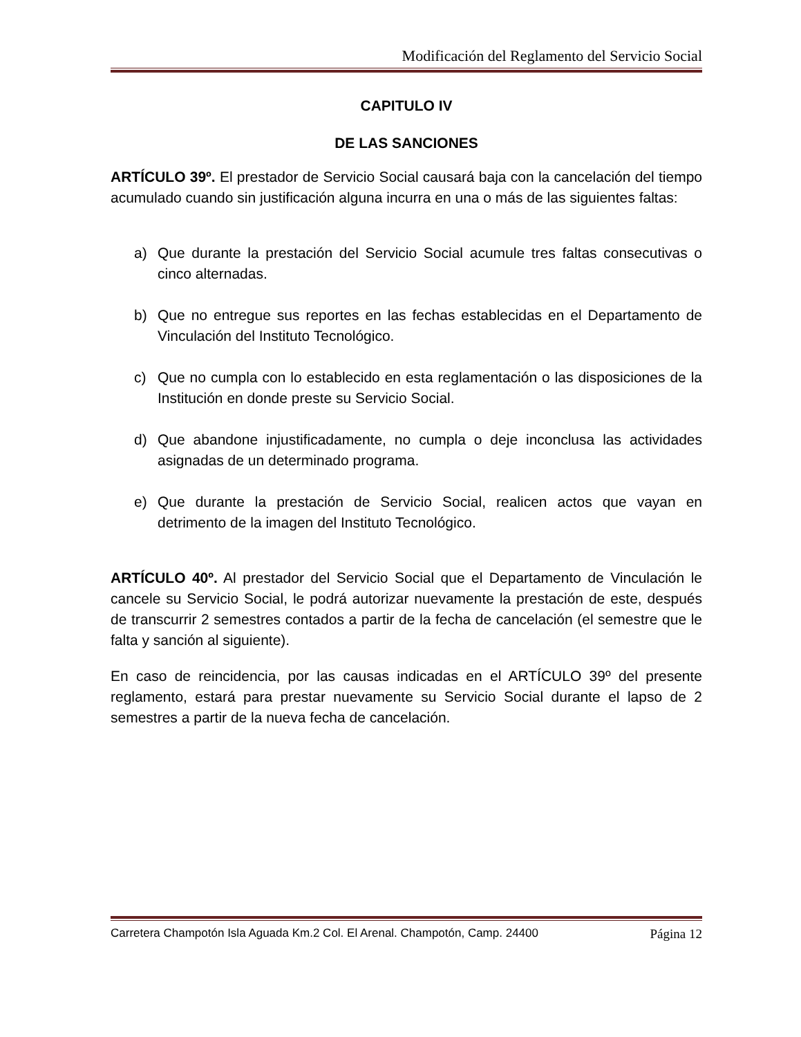Modificación del Reglamento del Servicio Social
CAPITULO IV
DE LAS SANCIONES
ARTÍCULO 39º. El prestador de Servicio Social causará baja con la cancelación del tiempo acumulado cuando sin justificación alguna incurra en una o más de las siguientes faltas:
a) Que durante la prestación del Servicio Social acumule tres faltas consecutivas o cinco alternadas.
b) Que no entregue sus reportes en las fechas establecidas en el Departamento de Vinculación del Instituto Tecnológico.
c) Que no cumpla con lo establecido en esta reglamentación o las disposiciones de la Institución en donde preste su Servicio Social.
d) Que abandone injustificadamente, no cumpla o deje inconclusa las actividades asignadas de un determinado programa.
e) Que durante la prestación de Servicio Social, realicen actos que vayan en detrimento de la imagen del Instituto Tecnológico.
ARTÍCULO 40º. Al prestador del Servicio Social que el Departamento de Vinculación le cancele su Servicio Social, le podrá autorizar nuevamente la prestación de este, después de transcurrir 2 semestres contados a partir de la fecha de cancelación (el semestre que le falta y sanción al siguiente).
En caso de reincidencia, por las causas indicadas en el ARTÍCULO 39º del presente reglamento, estará para prestar nuevamente su Servicio Social durante el lapso de 2 semestres a partir de la nueva fecha de cancelación.
Carretera Champotón Isla Aguada Km.2 Col. El Arenal. Champotón, Camp. 24400 Página 12